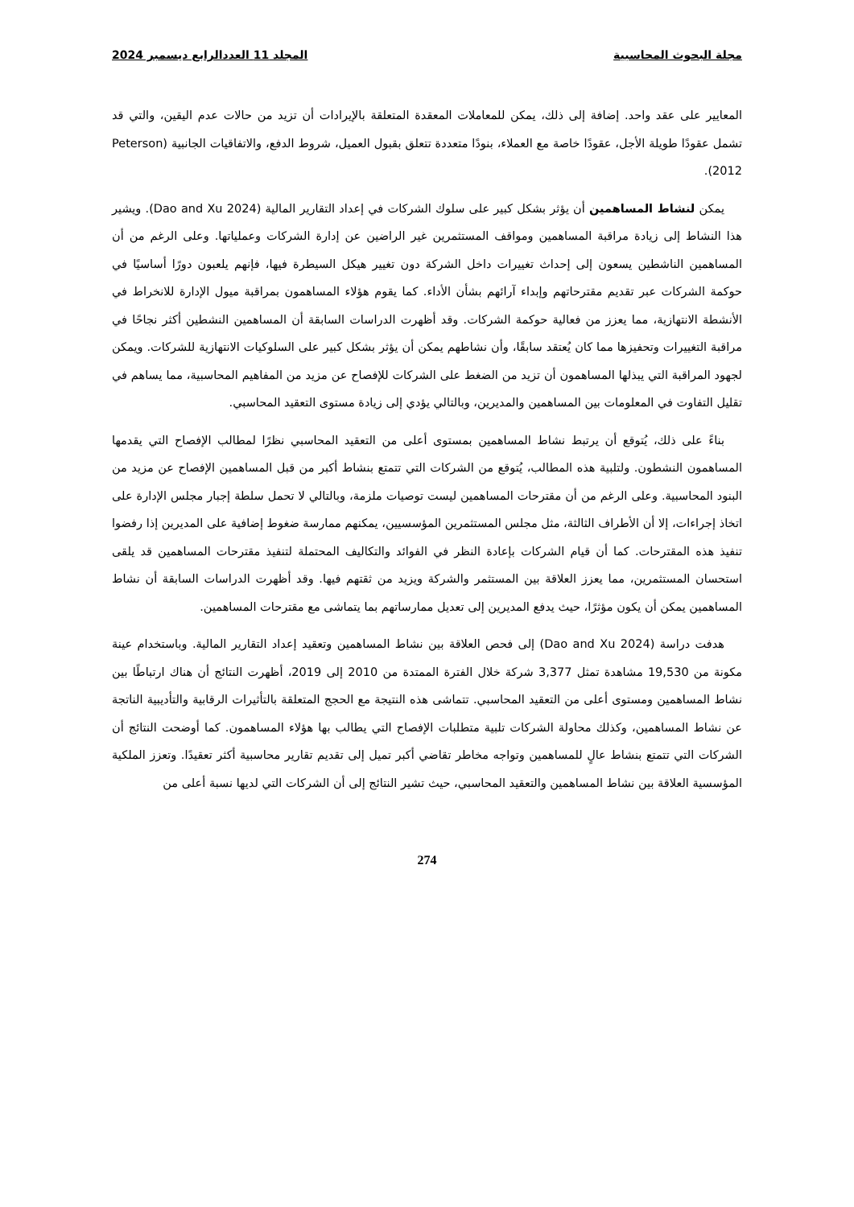مجلة البحوث المحاسبية المجلد 11 العددالرابع ديسمبر 2024
المعايير على عقد واحد. إضافة إلى ذلك، يمكن للمعاملات المعقدة المتعلقة بالإيرادات أن تزيد من حالات عدم اليقين، والتي قد تشمل عقودًا طويلة الأجل، عقودًا خاصة مع العملاء، بنودًا متعددة تتعلق بقبول العميل، شروط الدفع، والاتفاقيات الجانبية (Peterson 2012).
يمكن لنشاط المساهمين أن يؤثر بشكل كبير على سلوك الشركات في إعداد التقارير المالية (Dao and Xu 2024). ويشير هذا النشاط إلى زيادة مراقبة المساهمين ومواقف المستثمرين غير الراضين عن إدارة الشركات وعملياتها. وعلى الرغم من أن المساهمين الناشطين يسعون إلى إحداث تغييرات داخل الشركة دون تغيير هيكل السيطرة فيها، فإنهم يلعبون دورًا أساسيًا في حوكمة الشركات عبر تقديم مقترحاتهم وإبداء آرائهم بشأن الأداء. كما يقوم هؤلاء المساهمون بمراقبة ميول الإدارة للانخراط في الأنشطة الانتهازية، مما يعزز من فعالية حوكمة الشركات. وقد أظهرت الدراسات السابقة أن المساهمين النشطين أكثر نجاحًا في مراقبة التغييرات وتحفيزها مما كان يُعتقد سابقًا، وأن نشاطهم يمكن أن يؤثر بشكل كبير على السلوكيات الانتهازية للشركات. ويمكن لجهود المراقبة التي يبذلها المساهمون أن تزيد من الضغط على الشركات للإفصاح عن مزيد من المفاهيم المحاسبية، مما يساهم في تقليل التفاوت في المعلومات بين المساهمين والمديرين، وبالتالي يؤدي إلى زيادة مستوى التعقيد المحاسبي.
بناءً على ذلك، يُتوقع أن يرتبط نشاط المساهمين بمستوى أعلى من التعقيد المحاسبي نظرًا لمطالب الإفصاح التي يقدمها المساهمون النشطون. ولتلبية هذه المطالب، يُتوقع من الشركات التي تتمتع بنشاط أكبر من قبل المساهمين الإفصاح عن مزيد من البنود المحاسبية. وعلى الرغم من أن مقترحات المساهمين ليست توصيات ملزمة، وبالتالي لا تحمل سلطة إجبار مجلس الإدارة على اتخاذ إجراءات، إلا أن الأطراف الثالثة، مثل مجلس المستثمرين المؤسسيين، يمكنهم ممارسة ضغوط إضافية على المديرين إذا رفضوا تنفيذ هذه المقترحات. كما أن قيام الشركات بإعادة النظر في الفوائد والتكاليف المحتملة لتنفيذ مقترحات المساهمين قد يلقى استحسان المستثمرين، مما يعزز العلاقة بين المستثمر والشركة ويزيد من ثقتهم فيها. وقد أظهرت الدراسات السابقة أن نشاط المساهمين يمكن أن يكون مؤثرًا، حيث يدفع المديرين إلى تعديل ممارساتهم بما يتماشى مع مقترحات المساهمين.
هدفت دراسة (Dao and Xu 2024) إلى فحص العلاقة بين نشاط المساهمين وتعقيد إعداد التقارير المالية. وباستخدام عينة مكونة من 19,530 مشاهدة تمثل 3,377 شركة خلال الفترة الممتدة من 2010 إلى 2019، أظهرت النتائج أن هناك ارتباطًا بين نشاط المساهمين ومستوى أعلى من التعقيد المحاسبي. تتماشى هذه النتيجة مع الحجج المتعلقة بالتأثيرات الرقابية والتأديبية الناتجة عن نشاط المساهمين، وكذلك محاولة الشركات تلبية متطلبات الإفصاح التي يطالب بها هؤلاء المساهمون. كما أوضحت النتائج أن الشركات التي تتمتع بنشاط عالٍ للمساهمين وتواجه مخاطر تقاضي أكبر تميل إلى تقديم تقارير محاسبية أكثر تعقيدًا. وتعزز الملكية المؤسسية العلاقة بين نشاط المساهمين والتعقيد المحاسبي، حيث تشير النتائج إلى أن الشركات التي لديها نسبة أعلى من
274